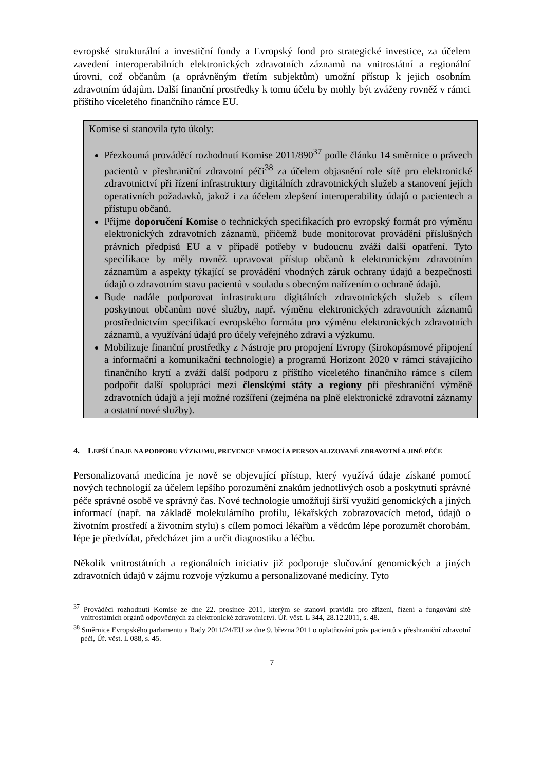evropské strukturální a investiční fondy a Evropský fond pro strategické investice, za účelem zavedení interoperabilních elektronických zdravotních záznamů na vnitrostátní a regionální úrovni, což občanům (a oprávněným třetím subjektům) umožní přístup k jejich osobním zdravotním údajům. Další finanční prostředky k tomu účelu by mohly být zváženy rovněž v rámci příštího víceletého finančního rámce EU.
Komise si stanovila tyto úkoly:
Přezkoumá prováděcí rozhodnutí Komise 2011/890<sup>37</sup> podle článku 14 směrnice o právech pacientů v přeshraniční zdravotní péči<sup>38</sup> za účelem objasnění role sítě pro elektronické zdravotnictví při řízení infrastruktury digitálních zdravotnických služeb a stanovení jejích operativních požadavků, jakož i za účelem zlepšení interoperability údajů o pacientech a přístupu občanů.
Přijme doporučení Komise o technických specifikacích pro evropský formát pro výměnu elektronických zdravotních záznamů, přičemž bude monitorovat provádění příslušných právních předpisů EU a v případě potřeby v budoucnu zváží další opatření. Tyto specifikace by měly rovněž upravovat přístup občanů k elektronickým zdravotním záznamům a aspekty týkající se provádění vhodných záruk ochrany údajů a bezpečnosti údajů o zdravotním stavu pacientů v souladu s obecným nařízením o ochraně údajů.
Bude nadále podporovat infrastrukturu digitálních zdravotnických služeb s cílem poskytnout občanům nové služby, např. výměnu elektronických zdravotních záznamů prostřednictvím specifikací evropského formátu pro výměnu elektronických zdravotních záznamů, a využívání údajů pro účely veřejného zdraví a výzkumu.
Mobilizuje finanční prostředky z Nástroje pro propojení Evropy (širokopásmové připojení a informační a komunikační technologie) a programů Horizont 2020 v rámci stávajícího finančního krytí a zváží další podporu z příštího víceletého finančního rámce s cílem podpořit další spolupráci mezi členskými státy a regiony při přeshraniční výměně zdravotních údajů a její možné rozšíření (zejména na plně elektronické zdravotní záznamy a ostatní nové služby).
4. LEPŠÍ ÚDAJE NA PODPORU VÝZKUMU, PREVENCE NEMOCÍ A PERSONALIZOVANÉ ZDRAVOTNÍ A JINÉ PÉČE
Personalizovaná medicína je nově se objevující přístup, který využívá údaje získané pomocí nových technologií za účelem lepšího porozumění znakům jednotlivých osob a poskytnutí správné péče správné osobě ve správný čas. Nové technologie umožňují širší využití genomických a jiných informací (např. na základě molekulárního profilu, lékařských zobrazovacích metod, údajů o životním prostředí a životním stylu) s cílem pomoci lékařům a vědcům lépe porozumět chorobám, lépe je předvídat, předcházet jim a určit diagnostiku a léčbu.
Několik vnitrostátních a regionálních iniciativ již podporuje slučování genomických a jiných zdravotních údajů v zájmu rozvoje výzkumu a personalizované medicíny. Tyto
<sup>37</sup> Prováděcí rozhodnutí Komise ze dne 22. prosince 2011, kterým se stanoví pravidla pro zřízení, řízení a fungování sítě vnitrostátních orgánů odpovědných za elektronické zdravotnictví. Úř. věst. L 344, 28.12.2011, s. 48.
<sup>38</sup> Směrnice Evropského parlamentu a Rady 2011/24/EU ze dne 9. března 2011 o uplatňování práv pacientů v přeshraniční zdravotní péči, Úř. věst. L 088, s. 45.
7